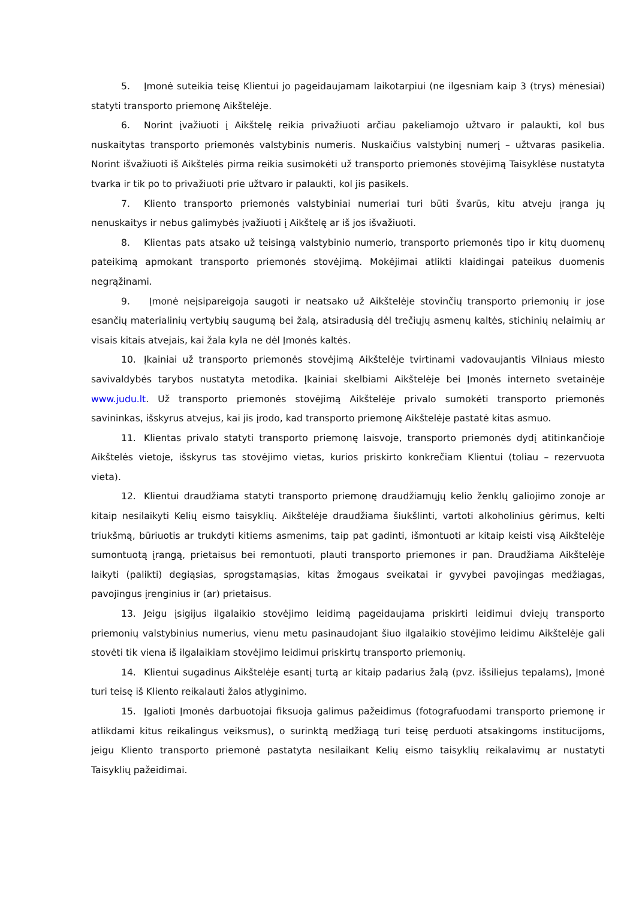5. Įmonė suteikia teisę Klientui jo pageidaujamam laikotarpiui (ne ilgesniam kaip 3 (trys) mėnesiai) statyti transporto priemonę Aikštelėje.
6. Norint įvažiuoti į Aikštelę reikia privažiuoti arčiau pakeliamojo užtvaro ir palaukti, kol bus nuskaitytas transporto priemonės valstybinis numeris. Nuskaičius valstybinį numerį – užtvaras pasikelia. Norint išvažiuoti iš Aikštelės pirma reikia susimokėti už transporto priemonės stovėjimą Taisyklėse nustatyta tvarka ir tik po to privažiuoti prie užtvaro ir palaukti, kol jis pasikels.
7. Kliento transporto priemonės valstybiniai numeriai turi būti švarūs, kitu atveju įranga jų nenuskaitys ir nebus galimybės įvažiuoti į Aikštelę ar iš jos išvažiuoti.
8. Klientas pats atsako už teisingą valstybinio numerio, transporto priemonės tipo ir kitų duomenų pateikimą apmokant transporto priemonės stovėjimą. Mokėjimai atlikti klaidingai pateikus duomenis negrąžinami.
9. Įmonė neįsipareigoja saugoti ir neatsako už Aikštelėje stovinčių transporto priemonių ir jose esančių materialinių vertybių saugumą bei žalą, atsiradusią dėl trečiųjų asmenų kaltės, stichinių nelaimių ar visais kitais atvejais, kai žala kyla ne dėl Įmonės kaltės.
10. Įkainiai už transporto priemonės stovėjimą Aikštelėje tvirtinami vadovaujantis Vilniaus miesto savivaldybės tarybos nustatyta metodika. Įkainiai skelbiami Aikštelėje bei Įmonės interneto svetainėje www.judu.lt. Už transporto priemonės stovėjimą Aikštelėje privalo sumokėti transporto priemonės savininkas, išskyrus atvejus, kai jis įrodo, kad transporto priemonę Aikštelėje pastatė kitas asmuo.
11. Klientas privalo statyti transporto priemonę laisvoje, transporto priemonės dydį atitinkančioje Aikštelės vietoje, išskyrus tas stovėjimo vietas, kurios priskirto konkrečiam Klientui (toliau – rezervuota vieta).
12. Klientui draudžiama statyti transporto priemonę draudžiamųjų kelio ženklų galiojimo zonoje ar kitaip nesilaikyti Kelių eismo taisyklių. Aikštelėje draudžiama šiukšlinti, vartoti alkoholinius gėrimus, kelti triukšmą, būriuotis ar trukdyti kitiems asmenims, taip pat gadinti, išmontuoti ar kitaip keisti visą Aikštelėje sumontuotą įrangą, prietaisus bei remontuoti, plauti transporto priemones ir pan. Draudžiama Aikštelėje laikyti (palikti) degiąsias, sprogstamąsias, kitas žmogaus sveikatai ir gyvybei pavojingas medžiagas, pavojingus įrenginius ir (ar) prietaisus.
13. Jeigu įsigijus ilgalaikio stovėjimo leidimą pageidaujama priskirti leidimui dviejų transporto priemonių valstybinius numerius, vienu metu pasinaudojant šiuo ilgalaikio stovėjimo leidimu Aikštelėje gali stovėti tik viena iš ilgalaikiam stovėjimo leidimui priskirtų transporto priemonių.
14. Klientui sugadinus Aikštelėje esantį turtą ar kitaip padarius žalą (pvz. išsiliejus tepalams), Įmonė turi teisę iš Kliento reikalauti žalos atlyginimo.
15. Įgalioti Įmonės darbuotojai fiksuoja galimus pažeidimus (fotografuodami transporto priemonę ir atlikdami kitus reikalingus veiksmus), o surinktą medžiagą turi teisę perduoti atsakingoms institucijoms, jeigu Kliento transporto priemonė pastatyta nesilaikant Kelių eismo taisyklių reikalavimų ar nustatyti Taisyklių pažeidimai.